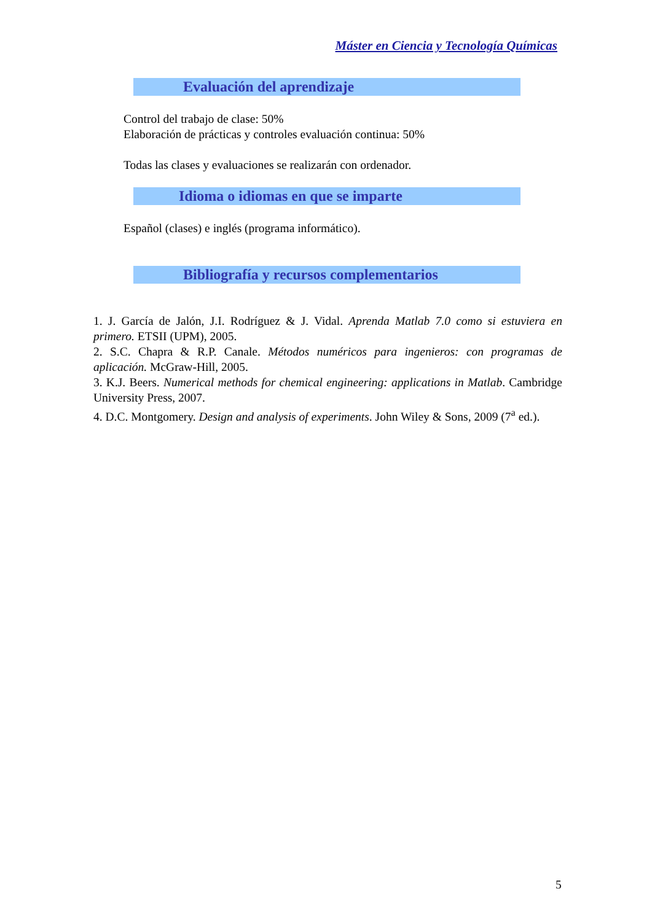Máster en Ciencia y Tecnología Químicas
Evaluación del aprendizaje
Control del trabajo de clase: 50%
Elaboración de prácticas y controles evaluación continua: 50%
Todas las clases y evaluaciones se realizarán con ordenador.
Idioma o idiomas en que se imparte
Español (clases) e inglés (programa informático).
Bibliografía y recursos complementarios
1. J. García de Jalón, J.I. Rodríguez & J. Vidal. Aprenda Matlab 7.0 como si estuviera en primero. ETSII (UPM), 2005.
2. S.C. Chapra & R.P. Canale. Métodos numéricos para ingenieros: con programas de aplicación. McGraw-Hill, 2005.
3. K.J. Beers. Numerical methods for chemical engineering: applications in Matlab. Cambridge University Press, 2007.
4. D.C. Montgomery. Design and analysis of experiments. John Wiley & Sons, 2009 (7<sup>a</sup> ed.).
5